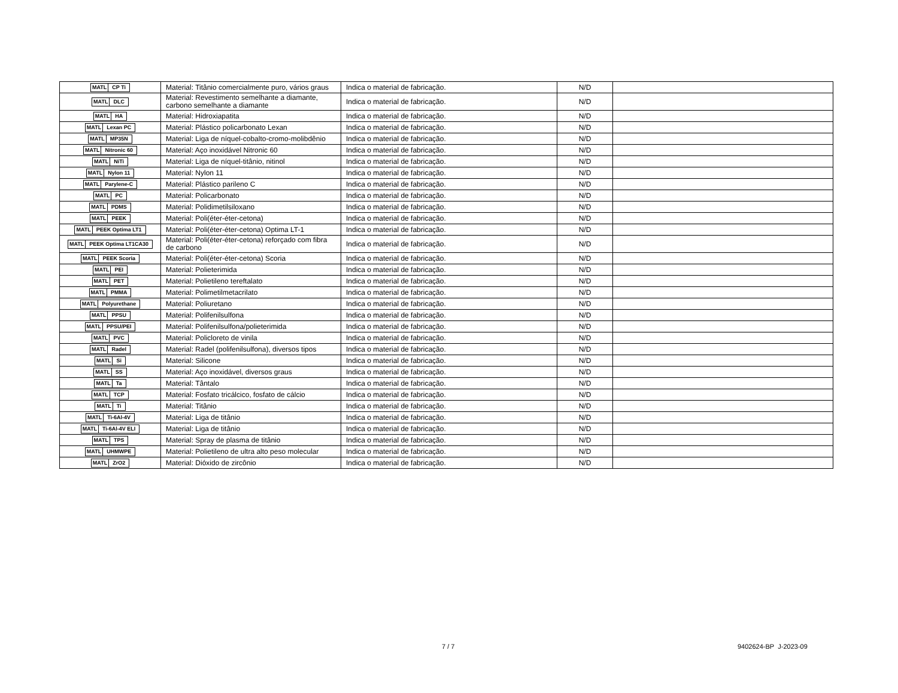| MATL CP Ti | Material: Titânio comercialmente puro, vários graus | Indica o material de fabricação. | N/D | |
| MATL DLC | Material: Revestimento semelhante a diamante, carbono semelhante a diamante | Indica o material de fabricação. | N/D | |
| MATL HA | Material: Hidroxiapatita | Indica o material de fabricação. | N/D | |
| MATL Lexan PC | Material: Plástico policarbonato Lexan | Indica o material de fabricação. | N/D | |
| MATL MP35N | Material: Liga de níquel-cobalto-cromo-molibdênio | Indica o material de fabricação. | N/D | |
| MATL Nitronic 60 | Material: Aço inoxidável Nitronic 60 | Indica o material de fabricação. | N/D | |
| MATL NiTi | Material: Liga de níquel-titânio, nitinol | Indica o material de fabricação. | N/D | |
| MATL Nylon 11 | Material: Nylon 11 | Indica o material de fabricação. | N/D | |
| MATL Parylene-C | Material: Plástico parileno C | Indica o material de fabricação. | N/D | |
| MATL PC | Material: Policarbonato | Indica o material de fabricação. | N/D | |
| MATL PDMS | Material: Polidimetilsiloxano | Indica o material de fabricação. | N/D | |
| MATL PEEK | Material: Poli(éter-éter-cetona) | Indica o material de fabricação. | N/D | |
| MATL PEEK Optima LT1 | Material: Poli(éter-éter-cetona) Optima LT-1 | Indica o material de fabricação. | N/D | |
| MATL PEEK Optima LT1CA30 | Material: Poli(éter-éter-cetona) reforçado com fibra de carbono | Indica o material de fabricação. | N/D | |
| MATL PEEK Scoria | Material: Poli(éter-éter-cetona) Scoria | Indica o material de fabricação. | N/D | |
| MATL PEI | Material: Polieterimida | Indica o material de fabricação. | N/D | |
| MATL PET | Material: Polietileno tereftalato | Indica o material de fabricação. | N/D | |
| MATL PMMA | Material: Polimetilmetacrilato | Indica o material de fabricação. | N/D | |
| MATL Polyurethane | Material: Poliuretano | Indica o material de fabricação. | N/D | |
| MATL PPSU | Material: Polifenilsulfona | Indica o material de fabricação. | N/D | |
| MATL PPSU/PEI | Material: Polifenilsulfona/polieterimida | Indica o material de fabricação. | N/D | |
| MATL PVC | Material: Policloreto de vinila | Indica o material de fabricação. | N/D | |
| MATL Radel | Material: Radel (polifenilsulfona), diversos tipos | Indica o material de fabricação. | N/D | |
| MATL Si | Material: Silicone | Indica o material de fabricação. | N/D | |
| MATL SS | Material: Aço inoxidável, diversos graus | Indica o material de fabricação. | N/D | |
| MATL Ta | Material: Tântalo | Indica o material de fabricação. | N/D | |
| MATL TCP | Material: Fosfato tricálcico, fosfato de cálcio | Indica o material de fabricação. | N/D | |
| MATL Ti | Material: Titânio | Indica o material de fabricação. | N/D | |
| MATL Ti-6Al-4V | Material: Liga de titânio | Indica o material de fabricação. | N/D | |
| MATL Ti-6Al-4V ELI | Material: Liga de titânio | Indica o material de fabricação. | N/D | |
| MATL TPS | Material: Spray de plasma de titânio | Indica o material de fabricação. | N/D | |
| MATL UHMWPE | Material: Polietileno de ultra alto peso molecular | Indica o material de fabricação. | N/D | |
| MATL ZrO2 | Material: Dióxido de zircônio | Indica o material de fabricação. | N/D | |
7 / 7 9402624-BP J-2023-09